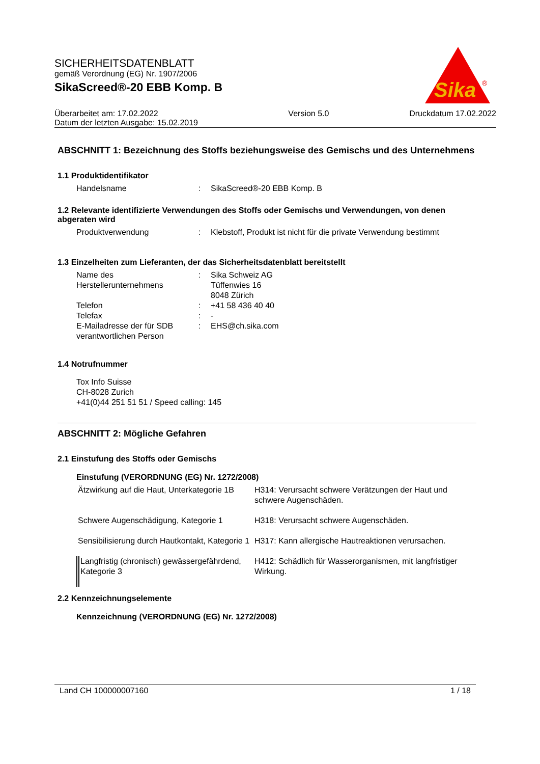SICHERHEITSDATENBLATT
gemäß Verordnung (EG) Nr. 1907/2006
SikaScreed®-20 EBB Komp. B
Sika
®
| Überarbeitet am: 17.02.2022 Datum der letzten Ausgabe: 15.02.2019 | Version 5.0 | Druckdatum 17.02.2022 |
ABSCHNITT 1: Bezeichnung des Stoffs beziehungsweise des Gemischs und des Unternehmens
1.1 Produktidentifikator
| Handelsname | : | SikaScreed®-20 EBB Komp. B |
1.2 Relevante identifizierte Verwendungen des Stoffs oder Gemischs und Verwendungen, von denen abgeraten wird
| Produktverwendung | : | Klebstoff, Produkt ist nicht für die private Verwendung bestimmt |
1.3 Einzelheiten zum Lieferanten, der das Sicherheitsdatenblatt bereitstellt
| Name des Herstellerunternehmens | : | Sika Schweiz AG Tüffenwies 16 8048 Zürich |
| Telefon | : | +41 58 436 40 40 |
| Telefax | : | - |
| E-Mailadresse der für SDB verantwortlichen Person | : | EHS@ch.sika.com |
1.4 Notrufnummer
Tox Info Suisse
CH-8028 Zurich
+41(0)44 251 51 51 / Speed calling: 145
ABSCHNITT 2: Mögliche Gefahren
2.1 Einstufung des Stoffs oder Gemischs
Einstufung (VERORDNUNG (EG) Nr. 1272/2008)
| Ätzwirkung auf die Haut, Unterkategorie 1B | H314: Verursacht schwere Verätzungen der Haut und schwere Augenschäden. |
| Schwere Augenschädigung, Kategorie 1 | H318: Verursacht schwere Augenschäden. |
| Sensibilisierung durch Hautkontakt, Kategorie 1 | H317: Kann allergische Hautreaktionen verursachen. |
| Langfristig (chronisch) gewässergefährdend, Kategorie 3 | H412: Schädlich für Wasserorganismen, mit langfristiger Wirkung. |
2.2 Kennzeichnungselemente
Kennzeichnung (VERORDNUNG (EG) Nr. 1272/2008)
Land CH 100000007160 1 / 18